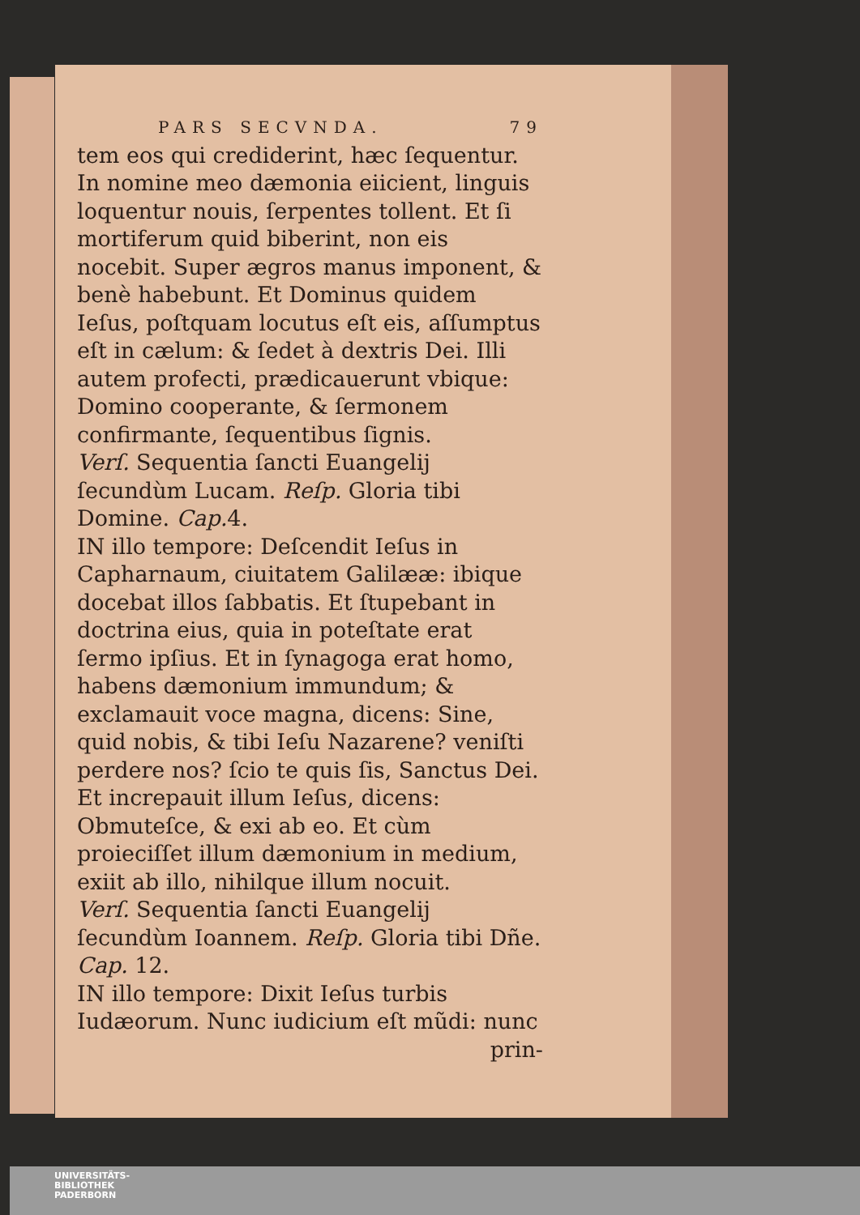PARS SECVNDA. 79
tem eos qui crediderint, hæc ſequentur. In nomine meo dæmonia eiicient, linguis loquentur nouis, ſerpentes tollent. Et ſi mortiferum quid biberint, non eis nocebit. Super ægros manus imponent, & benè habebunt. Et Dominus quidem Ieſus, poſtquam locutus eſt eis, aſſumptus eſt in cælum: & ſedet à dextris Dei. Illi autem profecti, prædicauerunt vbique: Domino cooperante, & ſermonem confirmante, ſequentibus ſignis.
Verſ. Sequentia ſancti Euangelij ſecundùm Lucam. Reſp. Gloria tibi Domine. Cap. 4.
IN illo tempore: Deſcendit Ieſus in Capharnaum, ciuitatem Galilææ: ibique docebat illos ſabbatis. Et ſtupebant in doctrina eius, quia in poteſtate erat ſermo ipſius. Et in ſynagoga erat homo, habens dæmonium immundum; & exclamauit voce magna, dicens: Sine, quid nobis, & tibi Ieſu Nazarene? veniſti perdere nos? ſcio te quis ſis, Sanctus Dei. Et increpauit illum Ieſus, dicens: Obmuteſce, & exi ab eo. Et cùm proieciſſet illum dæmonium in medium, exiit ab illo, nihilque illum nocuit.
Verſ. Sequentia ſancti Euangelij ſecundùm Ioannem. Reſp. Gloria tibi Dñe. Cap. 12.
IN illo tempore: Dixit Ieſus turbis Iudæorum. Nunc iudicium eſt mũdi: nunc
prin-
UNIVERSITÄTS-
BIBLIOTHEK
PADERBORN